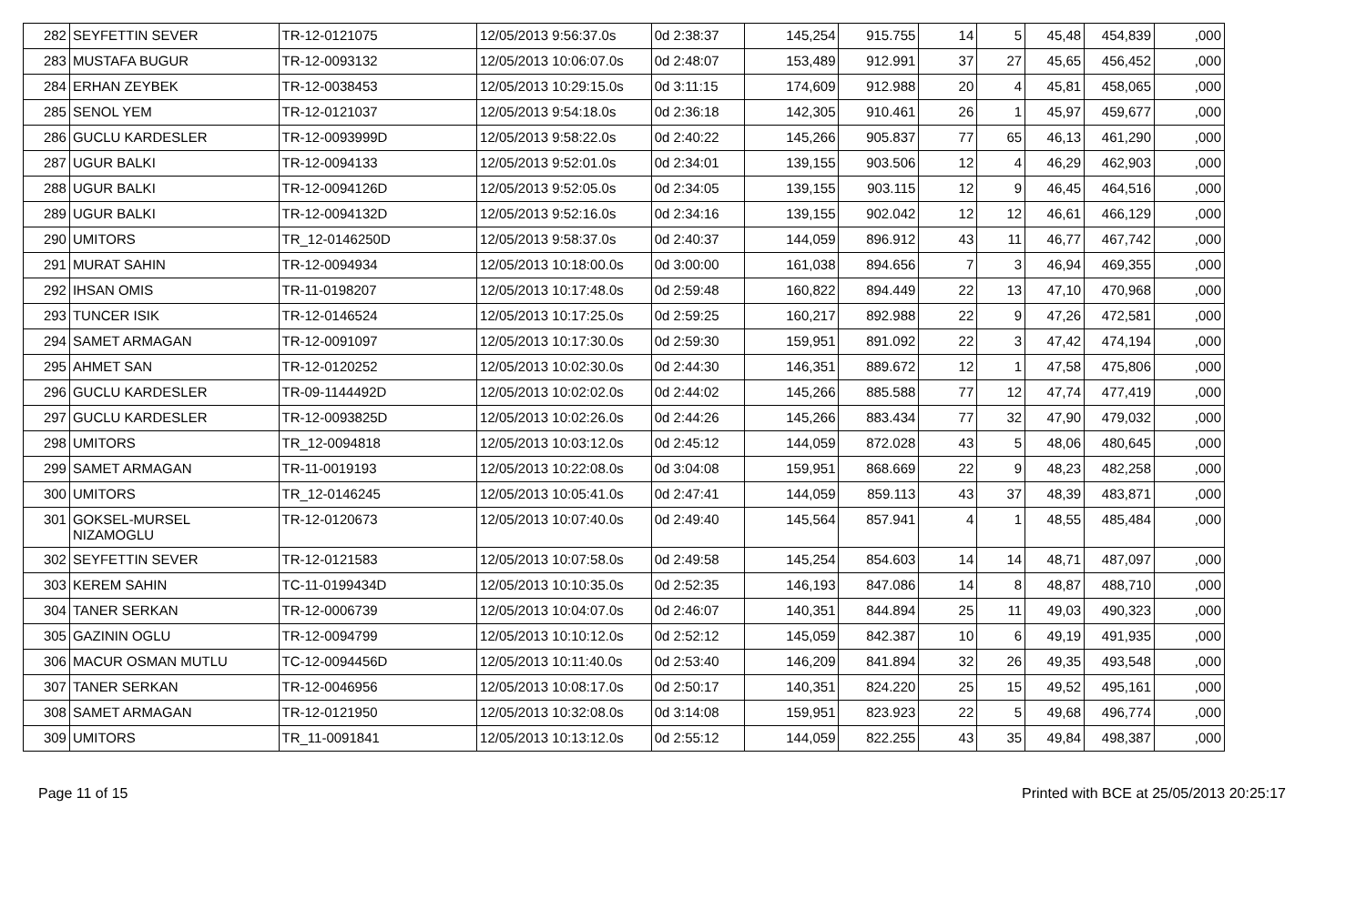| 282 | SEYFETTIN SEVER | TR-12-0121075 | 12/05/2013 9:56:37.0s | 0d 2:38:37 | 145,254 | 915.755 | 14 | 5 | 45,48 | 454,839 | ,000 |
| 283 | MUSTAFA BUGUR | TR-12-0093132 | 12/05/2013 10:06:07.0s | 0d 2:48:07 | 153,489 | 912.991 | 37 | 27 | 45,65 | 456,452 | ,000 |
| 284 | ERHAN ZEYBEK | TR-12-0038453 | 12/05/2013 10:29:15.0s | 0d 3:11:15 | 174,609 | 912.988 | 20 | 4 | 45,81 | 458,065 | ,000 |
| 285 | SENOL YEM | TR-12-0121037 | 12/05/2013 9:54:18.0s | 0d 2:36:18 | 142,305 | 910.461 | 26 | 1 | 45,97 | 459,677 | ,000 |
| 286 | GUCLU KARDESLER | TR-12-0093999D | 12/05/2013 9:58:22.0s | 0d 2:40:22 | 145,266 | 905.837 | 77 | 65 | 46,13 | 461,290 | ,000 |
| 287 | UGUR BALKI | TR-12-0094133 | 12/05/2013 9:52:01.0s | 0d 2:34:01 | 139,155 | 903.506 | 12 | 4 | 46,29 | 462,903 | ,000 |
| 288 | UGUR BALKI | TR-12-0094126D | 12/05/2013 9:52:05.0s | 0d 2:34:05 | 139,155 | 903.115 | 12 | 9 | 46,45 | 464,516 | ,000 |
| 289 | UGUR BALKI | TR-12-0094132D | 12/05/2013 9:52:16.0s | 0d 2:34:16 | 139,155 | 902.042 | 12 | 12 | 46,61 | 466,129 | ,000 |
| 290 | UMITORS | TR_12-0146250D | 12/05/2013 9:58:37.0s | 0d 2:40:37 | 144,059 | 896.912 | 43 | 11 | 46,77 | 467,742 | ,000 |
| 291 | MURAT SAHIN | TR-12-0094934 | 12/05/2013 10:18:00.0s | 0d 3:00:00 | 161,038 | 894.656 | 7 | 3 | 46,94 | 469,355 | ,000 |
| 292 | IHSAN OMIS | TR-11-0198207 | 12/05/2013 10:17:48.0s | 0d 2:59:48 | 160,822 | 894.449 | 22 | 13 | 47,10 | 470,968 | ,000 |
| 293 | TUNCER ISIK | TR-12-0146524 | 12/05/2013 10:17:25.0s | 0d 2:59:25 | 160,217 | 892.988 | 22 | 9 | 47,26 | 472,581 | ,000 |
| 294 | SAMET ARMAGAN | TR-12-0091097 | 12/05/2013 10:17:30.0s | 0d 2:59:30 | 159,951 | 891.092 | 22 | 3 | 47,42 | 474,194 | ,000 |
| 295 | AHMET SAN | TR-12-0120252 | 12/05/2013 10:02:30.0s | 0d 2:44:30 | 146,351 | 889.672 | 12 | 1 | 47,58 | 475,806 | ,000 |
| 296 | GUCLU KARDESLER | TR-09-1144492D | 12/05/2013 10:02:02.0s | 0d 2:44:02 | 145,266 | 885.588 | 77 | 12 | 47,74 | 477,419 | ,000 |
| 297 | GUCLU KARDESLER | TR-12-0093825D | 12/05/2013 10:02:26.0s | 0d 2:44:26 | 145,266 | 883.434 | 77 | 32 | 47,90 | 479,032 | ,000 |
| 298 | UMITORS | TR_12-0094818 | 12/05/2013 10:03:12.0s | 0d 2:45:12 | 144,059 | 872.028 | 43 | 5 | 48,06 | 480,645 | ,000 |
| 299 | SAMET ARMAGAN | TR-11-0019193 | 12/05/2013 10:22:08.0s | 0d 3:04:08 | 159,951 | 868.669 | 22 | 9 | 48,23 | 482,258 | ,000 |
| 300 | UMITORS | TR_12-0146245 | 12/05/2013 10:05:41.0s | 0d 2:47:41 | 144,059 | 859.113 | 43 | 37 | 48,39 | 483,871 | ,000 |
| 301 | GOKSEL-MURSEL NIZAMOGLU | TR-12-0120673 | 12/05/2013 10:07:40.0s | 0d 2:49:40 | 145,564 | 857.941 | 4 | 1 | 48,55 | 485,484 | ,000 |
| 302 | SEYFETTIN SEVER | TR-12-0121583 | 12/05/2013 10:07:58.0s | 0d 2:49:58 | 145,254 | 854.603 | 14 | 14 | 48,71 | 487,097 | ,000 |
| 303 | KEREM SAHIN | TC-11-0199434D | 12/05/2013 10:10:35.0s | 0d 2:52:35 | 146,193 | 847.086 | 14 | 8 | 48,87 | 488,710 | ,000 |
| 304 | TANER SERKAN | TR-12-0006739 | 12/05/2013 10:04:07.0s | 0d 2:46:07 | 140,351 | 844.894 | 25 | 11 | 49,03 | 490,323 | ,000 |
| 305 | GAZININ OGLU | TR-12-0094799 | 12/05/2013 10:10:12.0s | 0d 2:52:12 | 145,059 | 842.387 | 10 | 6 | 49,19 | 491,935 | ,000 |
| 306 | MACUR OSMAN MUTLU | TC-12-0094456D | 12/05/2013 10:11:40.0s | 0d 2:53:40 | 146,209 | 841.894 | 32 | 26 | 49,35 | 493,548 | ,000 |
| 307 | TANER SERKAN | TR-12-0046956 | 12/05/2013 10:08:17.0s | 0d 2:50:17 | 140,351 | 824.220 | 25 | 15 | 49,52 | 495,161 | ,000 |
| 308 | SAMET ARMAGAN | TR-12-0121950 | 12/05/2013 10:32:08.0s | 0d 3:14:08 | 159,951 | 823.923 | 22 | 5 | 49,68 | 496,774 | ,000 |
| 309 | UMITORS | TR_11-0091841 | 12/05/2013 10:13:12.0s | 0d 2:55:12 | 144,059 | 822.255 | 43 | 35 | 49,84 | 498,387 | ,000 |
Page 11 of 15 Printed with BCE at 25/05/2013 20:25:17